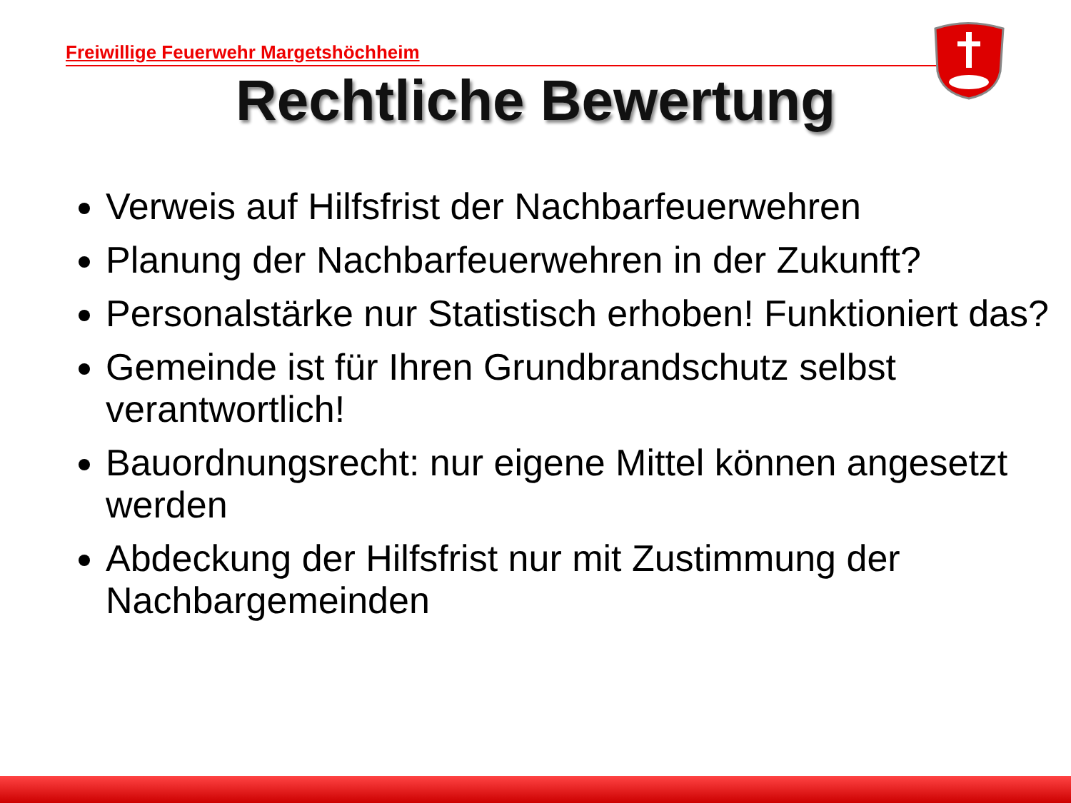Freiwillige Feuerwehr Margetshöchheim
Rechtliche Bewertung
Verweis auf Hilfsfrist der Nachbarfeuerwehren
Planung der Nachbarfeuerwehren in der Zukunft?
Personalstärke nur Statistisch erhoben! Funktioniert das?
Gemeinde ist für Ihren Grundbrandschutz selbst verantwortlich!
Bauordnungsrecht: nur eigene Mittel können angesetzt werden
Abdeckung der Hilfsfrist nur mit Zustimmung der Nachbargemeinden